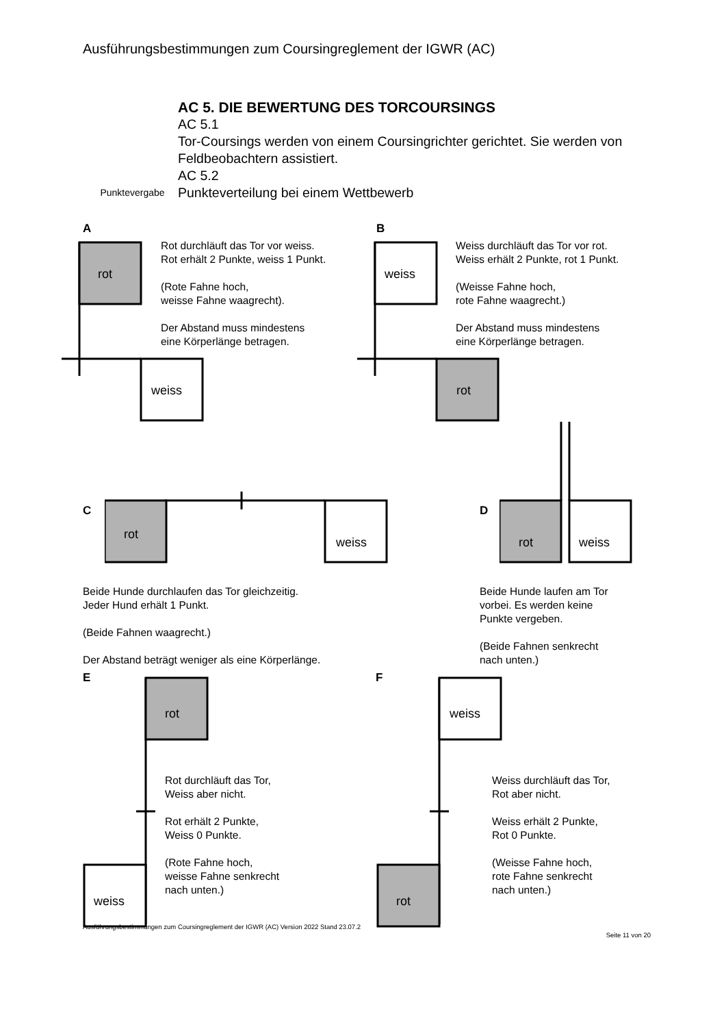Ausführungsbestimmungen zum Coursingreglement der IGWR (AC)
AC 5. DIE BEWERTUNG DES TORCOURSINGS
AC 5.1
Tor-Coursings werden von einem Coursingrichter gerichtet. Sie werden von
Feldbeobachtern assistiert.
AC 5.2
Punktevergabe Punkteverteilung bei einem Wettbewerb
A
rot
weiss
Rot durchläuft das Tor vor weiss.
Rot erhält 2 Punkte, weiss 1 Punkt.
(Rote Fahne hoch,
weisse Fahne waagrecht).
Der Abstand muss mindestens
eine Körperlänge betragen.
B
weiss
rot
Weiss durchläuft das Tor vor rot.
Weiss erhält 2 Punkte, rot 1 Punkt.
(Weisse Fahne hoch,
rote Fahne waagrecht.)
Der Abstand muss mindestens
eine Körperlänge betragen.
C
rot
weiss
Beide Hunde durchlaufen das Tor gleichzeitig.
Jeder Hund erhält 1 Punkt.
(Beide Fahnen waagrecht.)
Der Abstand beträgt weniger als eine Körperlänge.
D
rot
weiss
Beide Hunde laufen am Tor
vorbei. Es werden keine
Punkte vergeben.
(Beide Fahnen senkrecht
nach unten.)
E
rot
weiss
Rot durchläuft das Tor,
Weiss aber nicht.
Rot erhält 2 Punkte,
Weiss 0 Punkte.
(Rote Fahne hoch,
weisse Fahne senkrecht
nach unten.)
F
weiss
rot
Weiss durchläuft das Tor,
Rot aber nicht.
Weiss erhält 2 Punkte,
Rot 0 Punkte.
(Weisse Fahne hoch,
rote Fahne senkrecht
nach unten.)
Ausführungsbestimmungen zum Coursingreglement der IGWR (AC) Version 2022 Stand 23.07.2 Seite 11 von 20